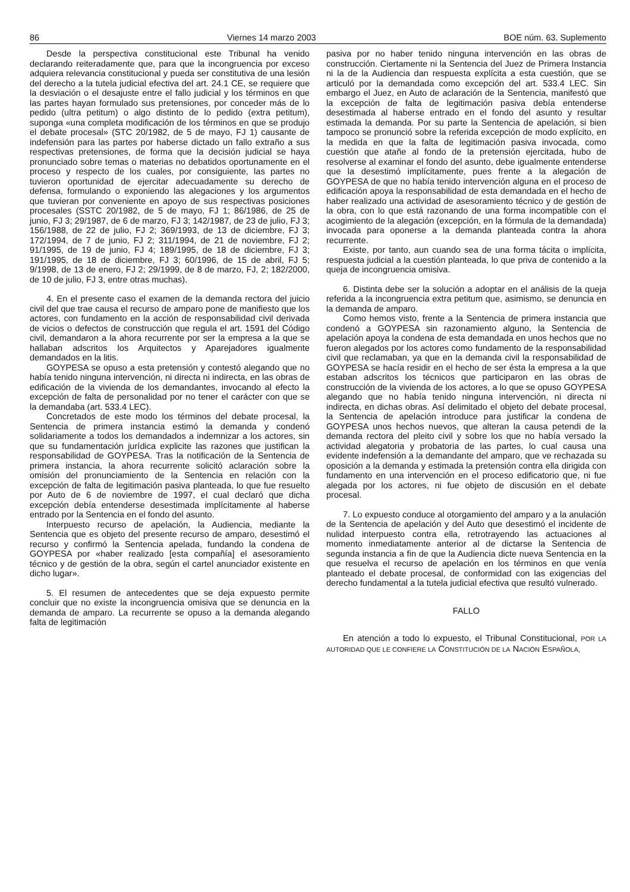86 Viernes 14 marzo 2003 BOE núm. 63. Suplemento
Desde la perspectiva constitucional este Tribunal ha venido declarando reiteradamente que, para que la incongruencia por exceso adquiera relevancia constitucional y pueda ser constitutiva de una lesión del derecho a la tutela judicial efectiva del art. 24.1 CE, se requiere que la desviación o el desajuste entre el fallo judicial y los términos en que las partes hayan formulado sus pretensiones, por conceder más de lo pedido (ultra petitum) o algo distinto de lo pedido (extra petitum), suponga «una completa modificación de los términos en que se produjo el debate procesal» (STC 20/1982, de 5 de mayo, FJ 1) causante de indefensión para las partes por haberse dictado un fallo extraño a sus respectivas pretensiones, de forma que la decisión judicial se haya pronunciado sobre temas o materias no debatidos oportunamente en el proceso y respecto de los cuales, por consiguiente, las partes no tuvieron oportunidad de ejercitar adecuadamente su derecho de defensa, formulando o exponiendo las alegaciones y los argumentos que tuvieran por conveniente en apoyo de sus respectivas posiciones procesales (SSTC 20/1982, de 5 de mayo, FJ 1; 86/1986, de 25 de junio, FJ 3; 29/1987, de 6 de marzo, FJ 3; 142/1987, de 23 de julio, FJ 3; 156/1988, de 22 de julio, FJ 2; 369/1993, de 13 de diciembre, FJ 3; 172/1994, de 7 de junio, FJ 2; 311/1994, de 21 de noviembre, FJ 2; 91/1995, de 19 de junio, FJ 4; 189/1995, de 18 de diciembre, FJ 3; 191/1995, de 18 de diciembre, FJ 3; 60/1996, de 15 de abril, FJ 5; 9/1998, de 13 de enero, FJ 2; 29/1999, de 8 de marzo, FJ, 2; 182/2000, de 10 de julio, FJ 3, entre otras muchas).
4. En el presente caso el examen de la demanda rectora del juicio civil del que trae causa el recurso de amparo pone de manifiesto que los actores, con fundamento en la acción de responsabilidad civil derivada de vicios o defectos de construcción que regula el art. 1591 del Código civil, demandaron a la ahora recurrente por ser la empresa a la que se hallaban adscritos los Arquitectos y Aparejadores igualmente demandados en la litis.
GOYPESA se opuso a esta pretensión y contestó alegando que no había tenido ninguna intervención, ni directa ni indirecta, en las obras de edificación de la vivienda de los demandantes, invocando al efecto la excepción de falta de personalidad por no tener el carácter con que se la demandaba (art. 533.4 LEC).
Concretados de este modo los términos del debate procesal, la Sentencia de primera instancia estimó la demanda y condenó solidariamente a todos los demandados a indemnizar a los actores, sin que su fundamentación jurídica explicite las razones que justifican la responsabilidad de GOYPESA. Tras la notificación de la Sentencia de primera instancia, la ahora recurrente solicitó aclaración sobre la omisión del pronunciamiento de la Sentencia en relación con la excepción de falta de legitimación pasiva planteada, lo que fue resuelto por Auto de 6 de noviembre de 1997, el cual declaró que dicha excepción debía entenderse desestimada implícitamente al haberse entrado por la Sentencia en el fondo del asunto.
Interpuesto recurso de apelación, la Audiencia, mediante la Sentencia que es objeto del presente recurso de amparo, desestimó el recurso y confirmó la Sentencia apelada, fundando la condena de GOYPESA por «haber realizado [esta compañía] el asesoramiento técnico y de gestión de la obra, según el cartel anunciador existente en dicho lugar».
5. El resumen de antecedentes que se deja expuesto permite concluir que no existe la incongruencia omisiva que se denuncia en la demanda de amparo. La recurrente se opuso a la demanda alegando falta de legitimación
pasiva por no haber tenido ninguna intervención en las obras de construcción. Ciertamente ni la Sentencia del Juez de Primera Instancia ni la de la Audiencia dan respuesta explícita a esta cuestión, que se articuló por la demandada como excepción del art. 533.4 LEC. Sin embargo el Juez, en Auto de aclaración de la Sentencia, manifestó que la excepción de falta de legitimación pasiva debía entenderse desestimada al haberse entrado en el fondo del asunto y resultar estimada la demanda. Por su parte la Sentencia de apelación, si bien tampoco se pronunció sobre la referida excepción de modo explícito, en la medida en que la falta de legitimación pasiva invocada, como cuestión que atañe al fondo de la pretensión ejercitada, hubo de resolverse al examinar el fondo del asunto, debe igualmente entenderse que la desestimó implícitamente, pues frente a la alegación de GOYPESA de que no había tenido intervención alguna en el proceso de edificación apoya la responsabilidad de esta demandada en el hecho de haber realizado una actividad de asesoramiento técnico y de gestión de la obra, con lo que está razonando de una forma incompatible con el acogimiento de la alegación (excepción, en la fórmula de la demandada) invocada para oponerse a la demanda planteada contra la ahora recurrente.
Existe, por tanto, aun cuando sea de una forma tácita o implícita, respuesta judicial a la cuestión planteada, lo que priva de contenido a la queja de incongruencia omisiva.
6. Distinta debe ser la solución a adoptar en el análisis de la queja referida a la incongruencia extra petitum que, asimismo, se denuncia en la demanda de amparo.
Como hemos visto, frente a la Sentencia de primera instancia que condenó a GOYPESA sin razonamiento alguno, la Sentencia de apelación apoya la condena de esta demandada en unos hechos que no fueron alegados por los actores como fundamento de la responsabilidad civil que reclamaban, ya que en la demanda civil la responsabilidad de GOYPESA se hacía residir en el hecho de ser ésta la empresa a la que estaban adscritos los técnicos que participaron en las obras de construcción de la vivienda de los actores, a lo que se opuso GOYPESA alegando que no había tenido ninguna intervención, ni directa ni indirecta, en dichas obras. Así delimitado el objeto del debate procesal, la Sentencia de apelación introduce para justificar la condena de GOYPESA unos hechos nuevos, que alteran la causa petendi de la demanda rectora del pleito civil y sobre los que no había versado la actividad alegatoria y probatoria de las partes, lo cual causa una evidente indefensión a la demandante del amparo, que ve rechazada su oposición a la demanda y estimada la pretensión contra ella dirigida con fundamento en una intervención en el proceso edificatorio que, ni fue alegada por los actores, ni fue objeto de discusión en el debate procesal.
7. Lo expuesto conduce al otorgamiento del amparo y a la anulación de la Sentencia de apelación y del Auto que desestimó el incidente de nulidad interpuesto contra ella, retrotrayendo las actuaciones al momento inmediatamente anterior al de dictarse la Sentencia de segunda instancia a fin de que la Audiencia dicte nueva Sentencia en la que resuelva el recurso de apelación en los términos en que venía planteado el debate procesal, de conformidad con las exigencias del derecho fundamental a la tutela judicial efectiva que resultó vulnerado.
FALLO
En atención a todo lo expuesto, el Tribunal Constitucional, POR LA AUTORIDAD QUE LE CONFIERE LA CONSTITUCIÓN DE LA NACIÓN ESPAÑOLA,